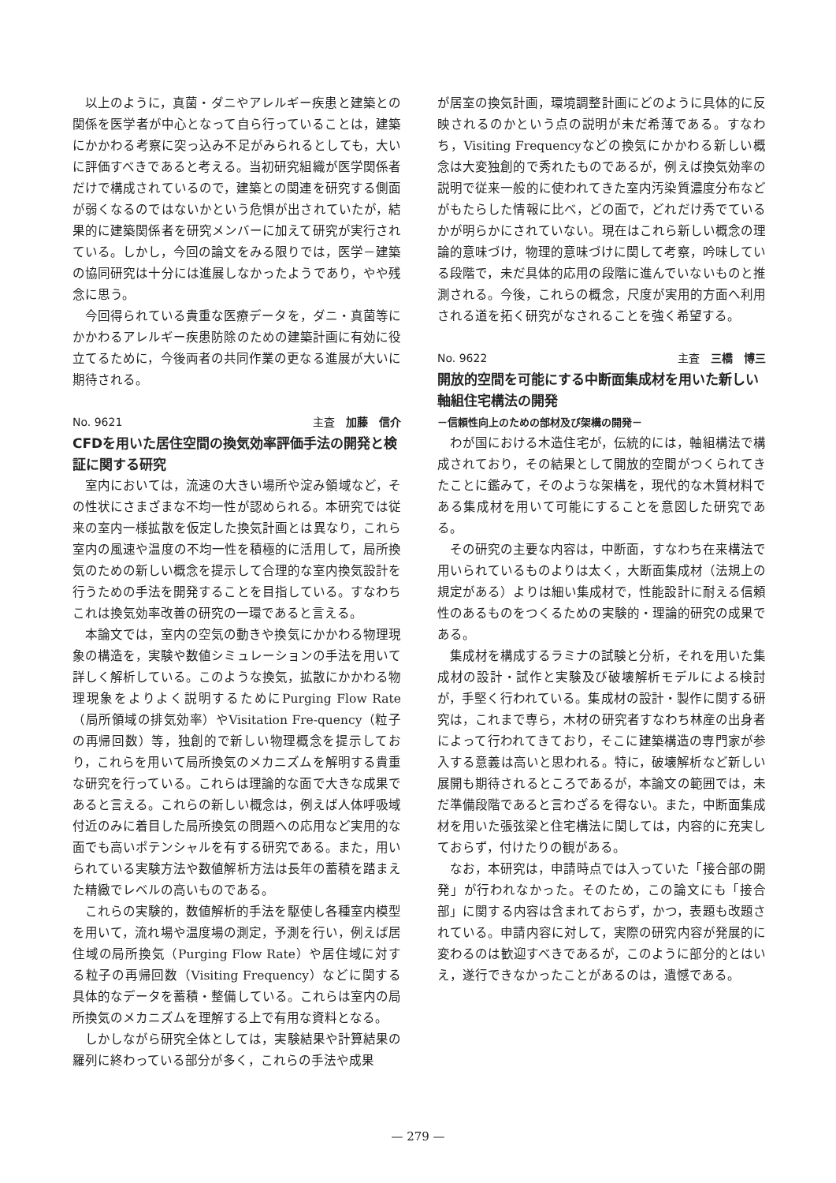以上のように，真菌・ダニやアレルギー疾患と建築との関係を医学者が中心となって自ら行っていることは，建築にかかわる考察に突っ込み不足がみられるとしても，大いに評価すべきであると考える。当初研究組織が医学関係者だけで構成されているので，建築との関連を研究する側面が弱くなるのではないかという危惧が出されていたが，結果的に建築関係者を研究メンバーに加えて研究が実行されている。しかし，今回の論文をみる限りでは，医学－建築の協同研究は十分には進展しなかったようであり，やや残念に思う。
今回得られている貴重な医療データを，ダニ・真菌等にかかわるアレルギー疾患防除のための建築計画に有効に役立てるために，今後両者の共同作業の更なる進展が大いに期待される。
No. 9621 主査　加藤　信介
CFDを用いた居住空間の換気効率評価手法の開発と検証に関する研究
室内においては，流速の大きい場所や淀み領域など，その性状にさまざまな不均一性が認められる。本研究では従来の室内一様拡散を仮定した換気計画とは異なり，これら室内の風速や温度の不均一性を積極的に活用して，局所換気のための新しい概念を提示して合理的な室内換気設計を行うための手法を開発することを目指している。すなわちこれは換気効率改善の研究の一環であると言える。
本論文では，室内の空気の動きや換気にかかわる物理現象の構造を，実験や数値シミュレーションの手法を用いて詳しく解析している。このような換気，拡散にかかわる物理現象をよりよく説明するためにPurging Flow Rate（局所領域の排気効率）やVisitation Fre-quency（粒子の再帰回数）等，独創的で新しい物理概念を提示しており，これらを用いて局所換気のメカニズムを解明する貴重な研究を行っている。これらは理論的な面で大きな成果であると言える。これらの新しい概念は，例えば人体呼吸域付近のみに着目した局所換気の問題への応用など実用的な面でも高いポテンシャルを有する研究である。また，用いられている実験方法や数値解析方法は長年の蓄積を踏まえた精緻でレベルの高いものである。
これらの実験的，数値解析的手法を駆使し各種室内模型を用いて，流れ場や温度場の測定，予測を行い，例えば居住域の局所換気（Purging Flow Rate）や居住域に対する粒子の再帰回数（Visiting Frequency）などに関する具体的なデータを蓄積・整備している。これらは室内の局所換気のメカニズムを理解する上で有用な資料となる。
しかしながら研究全体としては，実験結果や計算結果の羅列に終わっている部分が多く，これらの手法や成果
が居室の換気計画，環境調整計画にどのように具体的に反映されるのかという点の説明が未だ希薄である。すなわち，Visiting Frequencyなどの換気にかかわる新しい概念は大変独創的で秀れたものであるが，例えば換気効率の説明で従来一般的に使われてきた室内汚染質濃度分布などがもたらした情報に比べ，どの面で，どれだけ秀でているかが明らかにされていない。現在はこれら新しい概念の理論的意味づけ，物理的意味づけに関して考察，吟味している段階で，未だ具体的応用の段階に進んでいないものと推測される。今後，これらの概念，尺度が実用的方面へ利用される道を拓く研究がなされることを強く希望する。
No. 9622 主査　三橋　博三
開放的空間を可能にする中断面集成材を用いた新しい軸組住宅構法の開発
－信頼性向上のための部材及び架構の開発－
わが国における木造住宅が，伝統的には，軸組構法で構成されており，その結果として開放的空間がつくられてきたことに鑑みて，そのような架構を，現代的な木質材料である集成材を用いて可能にすることを意図した研究である。
その研究の主要な内容は，中断面，すなわち在来構法で用いられているものよりは太く，大断面集成材（法規上の規定がある）よりは細い集成材で，性能設計に耐える信頼性のあるものをつくるための実験的・理論的研究の成果である。
集成材を構成するラミナの試験と分析，それを用いた集成材の設計・試作と実験及び破壊解析モデルによる検討が，手堅く行われている。集成材の設計・製作に関する研究は，これまで専ら，木材の研究者すなわち林産の出身者によって行われてきており，そこに建築構造の専門家が参入する意義は高いと思われる。特に，破壊解析など新しい展開も期待されるところであるが，本論文の範囲では，未だ準備段階であると言わざるを得ない。また，中断面集成材を用いた張弦梁と住宅構法に関しては，内容的に充実しておらず，付けたりの観がある。
なお，本研究は，申請時点では入っていた「接合部の開発」が行われなかった。そのため，この論文にも「接合部」に関する内容は含まれておらず，かつ，表題も改題されている。申請内容に対して，実際の研究内容が発展的に変わるのは歓迎すべきであるが，このように部分的とはいえ，遂行できなかったことがあるのは，遺憾である。
— 279 —